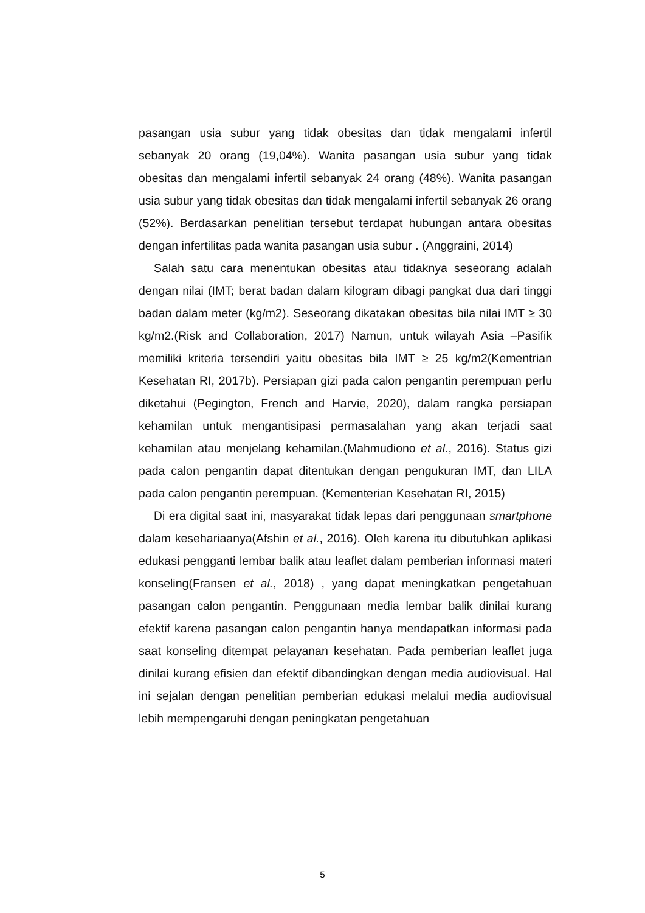pasangan usia subur yang tidak obesitas dan tidak mengalami infertil sebanyak 20 orang (19,04%). Wanita pasangan usia subur yang tidak obesitas dan mengalami infertil sebanyak 24 orang (48%). Wanita pasangan usia subur yang tidak obesitas dan tidak mengalami infertil sebanyak 26 orang (52%). Berdasarkan penelitian tersebut terdapat hubungan antara obesitas dengan infertilitas pada wanita pasangan usia subur . (Anggraini, 2014)
Salah satu cara menentukan obesitas atau tidaknya seseorang adalah dengan nilai (IMT; berat badan dalam kilogram dibagi pangkat dua dari tinggi badan dalam meter (kg/m2). Seseorang dikatakan obesitas bila nilai IMT ≥ 30 kg/m2.(Risk and Collaboration, 2017) Namun, untuk wilayah Asia –Pasifik memiliki kriteria tersendiri yaitu obesitas bila IMT ≥ 25 kg/m2(Kementrian Kesehatan RI, 2017b). Persiapan gizi pada calon pengantin perempuan perlu diketahui (Pegington, French and Harvie, 2020), dalam rangka persiapan kehamilan untuk mengantisipasi permasalahan yang akan terjadi saat kehamilan atau menjelang kehamilan.(Mahmudiono et al., 2016). Status gizi pada calon pengantin dapat ditentukan dengan pengukuran IMT, dan LILA pada calon pengantin perempuan. (Kementerian Kesehatan RI, 2015)
Di era digital saat ini, masyarakat tidak lepas dari penggunaan smartphone dalam kesehariaanya(Afshin et al., 2016). Oleh karena itu dibutuhkan aplikasi edukasi pengganti lembar balik atau leaflet dalam pemberian informasi materi konseling(Fransen et al., 2018) , yang dapat meningkatkan pengetahuan pasangan calon pengantin. Penggunaan media lembar balik dinilai kurang efektif karena pasangan calon pengantin hanya mendapatkan informasi pada saat konseling ditempat pelayanan kesehatan. Pada pemberian leaflet juga dinilai kurang efisien dan efektif dibandingkan dengan media audiovisual. Hal ini sejalan dengan penelitian pemberian edukasi melalui media audiovisual lebih mempengaruhi dengan peningkatan pengetahuan
5